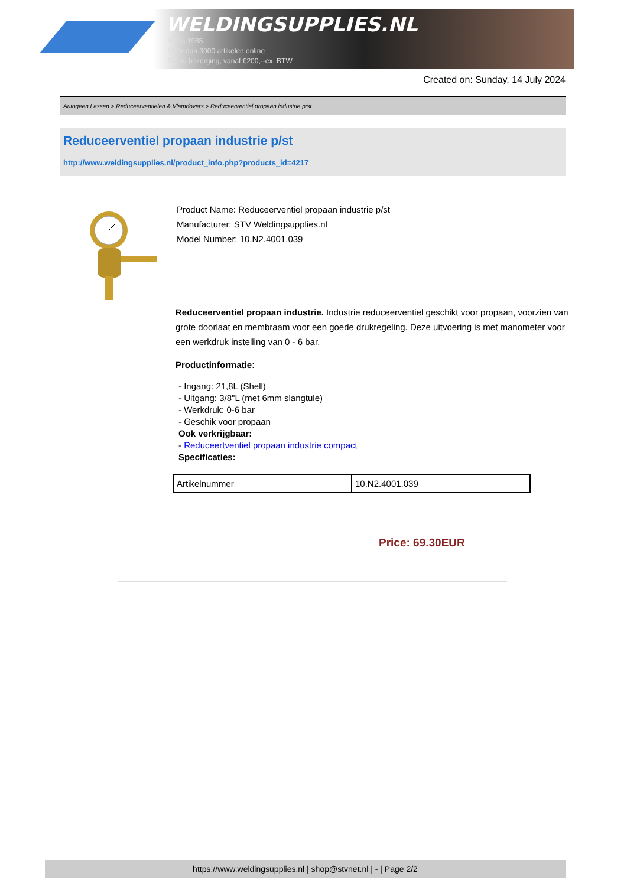WELDINGSUPPLIES.NL
- Sinds 1985
- Méér dan 3000 artikelen online
- Gratis bezorging, vanaf €200,--ex. BTW
Created on: Sunday, 14 July 2024
Autogeen Lassen > Reduceerventielen & Vlamdovers > Reduceerventiel propaan industrie p/st
Reduceerventiel propaan industrie p/st
http://www.weldingsupplies.nl/product_info.php?products_id=4217
Product Name: Reduceerventiel propaan industrie p/st
Manufacturer: STV Weldingsupplies.nl
Model Number: 10.N2.4001.039
Reduceerventiel propaan industrie. Industrie reduceerventiel geschikt voor propaan, voorzien van grote doorlaat en membraam voor een goede drukregeling. Deze uitvoering is met manometer voor een werkdruk instelling van 0 - 6 bar.
Productinformatie:
- Ingang: 21,8L (Shell)
- Uitgang: 3/8"L (met 6mm slangtule)
- Werkdruk: 0-6 bar
- Geschik voor propaan
Ook verkrijgbaar:
- Reduceertventiel propaan industrie compact
Specificaties:
| Artikelnummer | 10.N2.4001.039 |
Price: 69.30EUR
https://www.weldingsupplies.nl | shop@stvnet.nl | - | Page 2/2